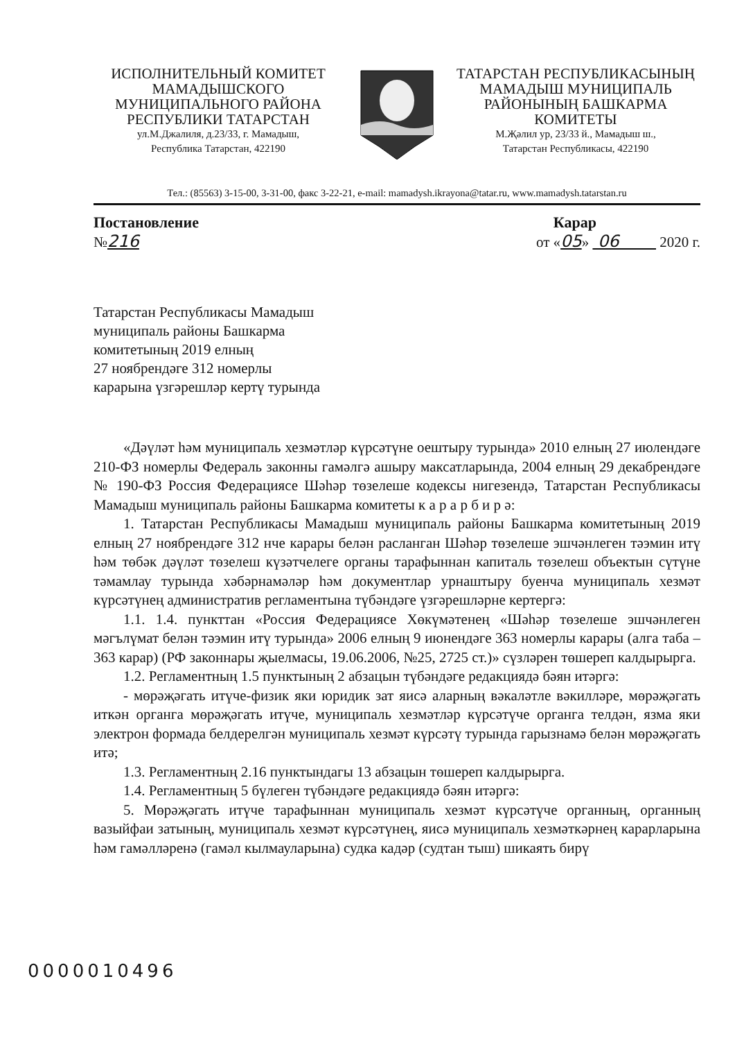ИСПОЛНИТЕЛЬНЫЙ КОМИТЕТ
МАМАДЫШСКОГО
МУНИЦИПАЛЬНОГО РАЙОНА
РЕСПУБЛИКИ ТАТАРСТАН
ул.М.Джалиля, д.23/33, г. Мамадыш,
Республика Татарстан, 422190
ТАТАРСТАН РЕСПУБЛИКАСЫНЫҢ
МАМАДЫШ МУНИЦИПАЛЬ
РАЙОНЫНЫҢ БАШКАРМА
КОМИТЕТЫ
М.Җәлил ур, 23/33 й., Мамадыш ш.,
Татарстан Республикасы, 422190
Тел.: (85563) 3-15-00, 3-31-00, факс 3-22-21, e-mail: mamadysh.ikrayona@tatar.ru, www.mamadysh.tatarstan.ru
Постановление
№216
Карар
от «05» 06 2020 г.
Татарстан Республикасы Мамадыш
муниципаль районы Башкарма
комитетының 2019 елның
27 ноябрендәге 312 номерлы
карарына үзгәрешләр кертү турында
«Дәүләт һәм муниципаль хезмәтләр күрсәтүне оештыру турында» 2010 елның 27 июлендәге 210-ФЗ номерлы Федераль законны гамәлгә ашыру максатларында, 2004 елның 29 декабрендәге № 190-ФЗ Россия Федерациясе Шәһәр төзелеше кодексы нигезендә, Татарстан Республикасы Мамадыш муниципаль районы Башкарма комитеты к а р а р б и р ә:
1. Татарстан Республикасы Мамадыш муниципаль районы Башкарма комитетының 2019 елның 27 ноябрендәге 312 нче карары белән расланган Шәһәр төзелеше эшчәнлеген тәэмин итү һәм төбәк дәүләт төзелеш күзәтчелеге органы тарафыннан капиталь төзелеш объектын сүтүне тәмамлау турында хәбәрнамәләр һәм документлар урнаштыру буенча муниципаль хезмәт күрсәтүнең административ регламентына түбәндәге үзгәрешләрне кертергә:
1.1. 1.4. пункттан «Россия Федерациясе Хөкүмәтенең «Шәһәр төзелеше эшчәнлеген мәгълүмат белән тәэмин итү турында» 2006 елның 9 июнендәге 363 номерлы карары (алга таба – 363 карар) (РФ законнары җыелмасы, 19.06.2006, №25, 2725 ст.)» сүзләрен төшереп калдырырга.
1.2. Регламентның 1.5 пунктының 2 абзацын түбәндәге редакциядә бәян итәргә:
- мөрәҗәгать итүче-физик яки юридик зат яисә аларның вәкаләтле вәкилләре, мөрәҗәгать иткән органга мөрәҗәгать итүче, муниципаль хезмәтләр күрсәтүче органга телдән, язма яки электрон формада белдерелгән муниципаль хезмәт күрсәтү турында гарызнамә белән мөрәҗәгать итә;
1.3. Регламентның 2.16 пунктындагы 13 абзацын төшереп калдырырга.
1.4. Регламентның 5 бүлеген түбәндәге редакциядә бәян итәргә:
5. Мөрәҗәгать итүче тарафыннан муниципаль хезмәт күрсәтүче органның, органның вазыйфаи затының, муниципаль хезмәт күрсәтүнең, яисә муниципаль хезмәткәрнең карарларына һәм гамәлләренә (гамәл кылмауларына) судка кадәр (судтан тыш) шикаять бирү
0000010496